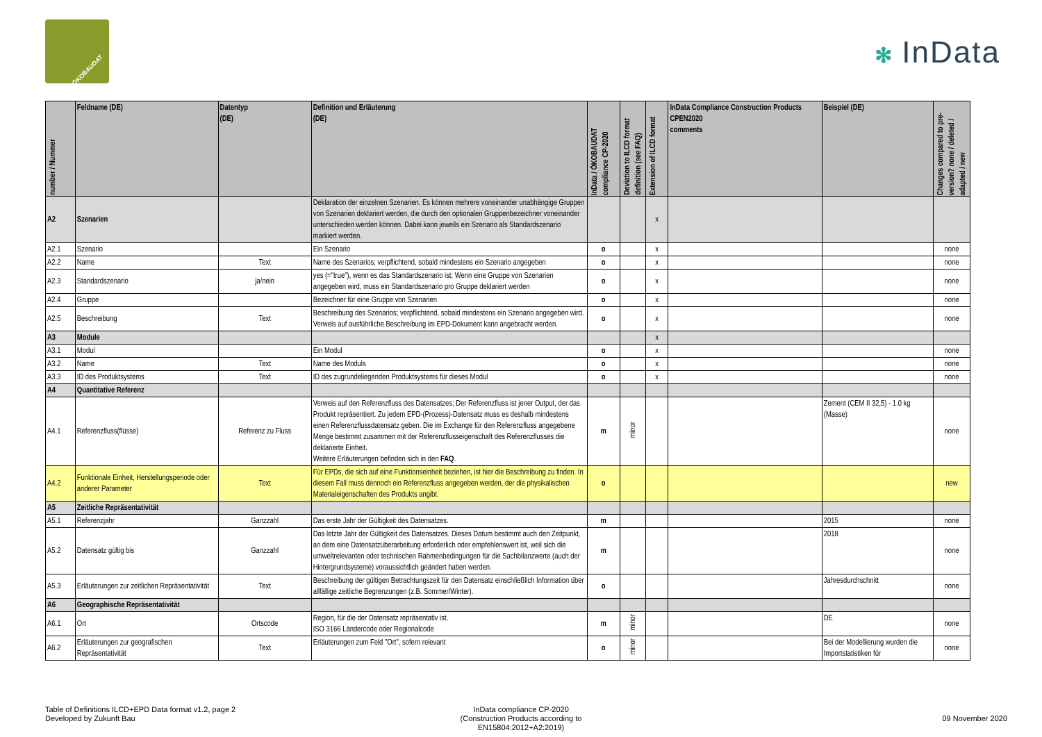ÖKOBAUDAT
✻ InData
| number / Nummer | Feldname (DE) | Datentyp (DE) | Definition und Erläuterung (DE) | InData / ÖKOBAUDAT compliance CP-2020 | Deviation to ILCD format definition (see FAQ) | Extension of ILCD format | InData Compliance Construction Products CPEN2020 comments | Beispiel (DE) | Changes compared to pre- version? none / deleted / adapted / new |
| --- | --- | --- | --- | --- | --- | --- | --- | --- | --- |
| A2 | Szenarien | | Deklaration der einzelnen Szenarien. Es können mehrere voneinander unabhängige Gruppen von Szenarien deklariert werden, die durch den optionalen Gruppenbezeichner voneinander unterschieden werden können. Dabei kann jeweils ein Szenario als Standardszenario markiert werden. | | | x | | | |
| A2.1 | Szenario | | Ein Szenario | o | | x | | | none |
| A2.2 | Name | Text | Name des Szenarios; verpflichtend, sobald mindestens ein Szenario angegeben | o | | x | | | none |
| A2.3 | Standardszenario | ja/nein | yes (="true"), wenn es das Standardszenario ist; Wenn eine Gruppe von Szenarien angegeben wird, muss ein Standardszenario pro Gruppe deklariert werden | o | | x | | | none |
| A2.4 | Gruppe | | Bezeichner für eine Gruppe von Szenarien | o | | x | | | none |
| A2.5 | Beschreibung | Text | Beschreibung des Szenarios; verpflichtend, sobald mindestens ein Szenario angegeben wird. Verweis auf ausführliche Beschreibung im EPD-Dokument kann angebracht werden. | o | | x | | | none |
| A3 | Module | | | | | x | | | |
| A3.1 | Modul | | Ein Modul | o | | x | | | none |
| A3.2 | Name | Text | Name des Moduls | o | | x | | | none |
| A3.3 | ID des Produktsystems | Text | ID des zugrundeliegenden Produktsystems für dieses Modul | o | | x | | | none |
| A4 | Quantitative Referenz | | | | | | | | |
| A4.1 | Referenzfluss(flüsse) | Referenz zu Fluss | Verweis auf den Referenzfluss des Datensatzes; Der Referenzfluss ist jener Output, der das Produkt repräsentiert. Zu jedem EPD-(Prozess)-Datensatz muss es deshalb mindestens einen Referenzflussdatensatz geben. Die im Exchange für den Referenzfluss angegebene Menge bestimmt zusammen mit der Referenzflusseigenschaft des Referenzflusses die deklarierte Einheit. Weitere Erläuterungen befinden sich in den FAQ . | m | minor | | | Zement (CEM II 32,5) - 1.0 kg (Masse) | none |
| A4.2 | Funktionale Einheit, Herstellungsperiode oder anderer Parameter | Text | Für EPDs, die sich auf eine Funktionseinheit beziehen, ist hier die Beschreibung zu finden. In diesem Fall muss dennoch ein Referenzfluss angegeben werden, der die physikalischen Materialeigenschaften des Produkts angibt. | o | | | | | new |
| A5 | Zeitliche Repräsentativität | | | | | | | | |
| A5.1 | Referenzjahr | Ganzzahl | Das erste Jahr der Gültigkeit des Datensatzes. | m | | | | 2015 | none |
| A5.2 | Datensatz gültig bis | Ganzzahl | Das letzte Jahr der Gültigkeit des Datensatzes. Dieses Datum bestimmt auch den Zeitpunkt, an dem eine Datensatzüberarbeitung erforderlich oder empfehlenswert ist, weil sich die umweltrelevanten oder technischen Rahmenbedingungen für die Sachbilanzwerte (auch der Hintergrundsysteme) voraussichtlich geändert haben werden. | m | | | | 2018 | none |
| A5.3 | Erläuterungen zur zeitlichen Repräsentativität | Text | Beschreibung der gültigen Betrachtungszeit für den Datensatz einschließlich Information über allfällige zeitliche Begrenzungen (z.B. Sommer/Winter). | o | | | | Jahresdurchschnitt | none |
| A6 | Geographische Repräsentativität | | | | | | | | |
| A6.1 | Ort | Ortscode | Region, für die der Datensatz repräsentativ ist. ISO 3166 Ländercode oder Regionalcode | m | minor | | | DE | none |
| A6.2 | Erläuterungen zur geografischen Repräsentativität | Text | Erläuterungen zum Feld "Ort", sofern relevant | o | minor | | | Bei der Modellierung wurden die Importstatistiken für | none |
Table of Definitions ILCD+EPD Data format v1.2, page 2
Developed by Zukunft Bau
InData compliance CP-2020
(Construction Products according to EN15804:2012+A2:2019)
09 November 2020